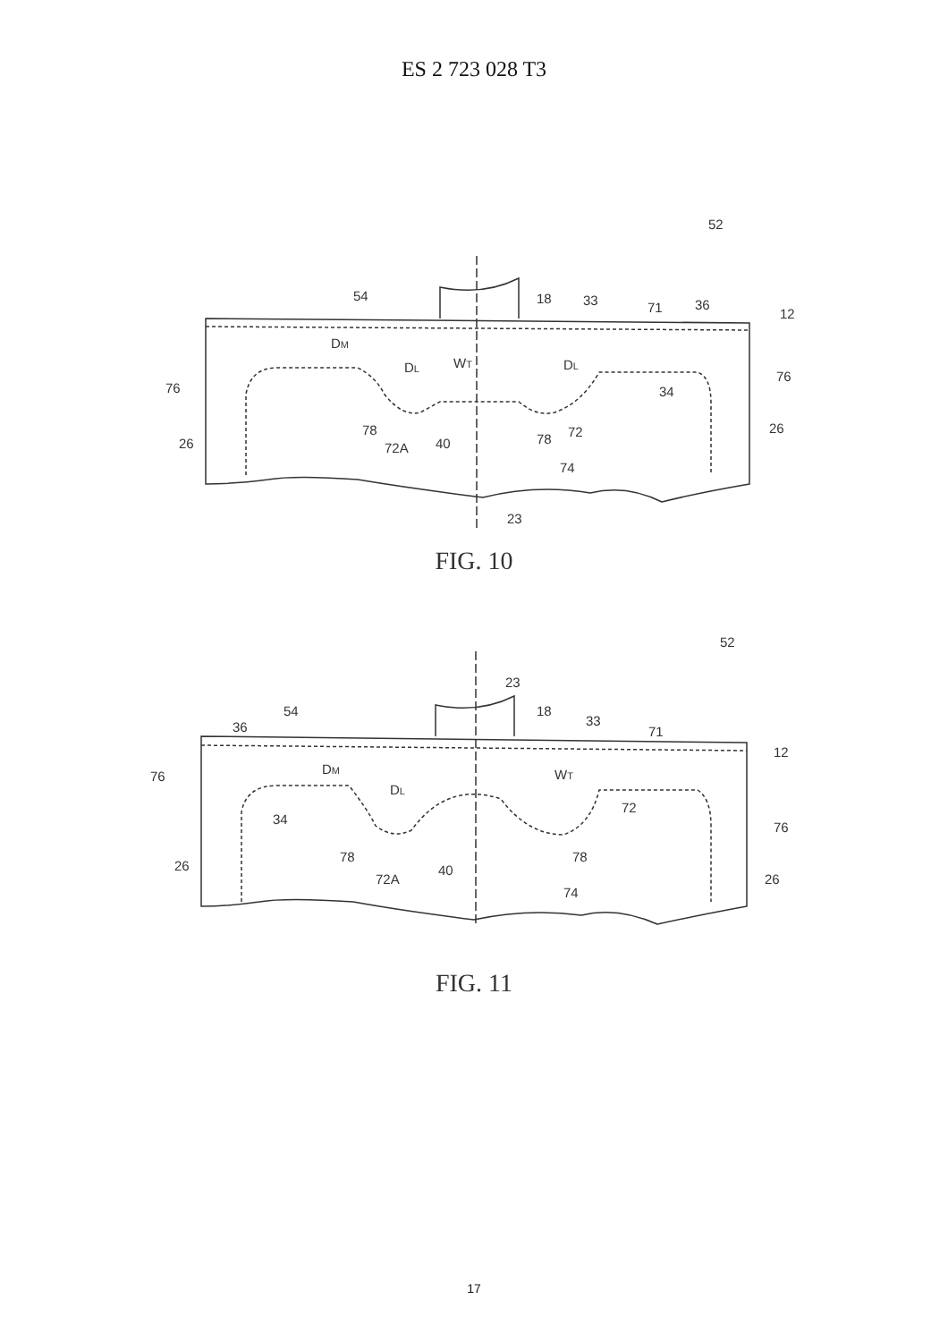ES 2 723 028 T3
52
54
18
33
71
36
12
DM
DL
WT
DL
76
76
34
78
72A
40
78
72
26
26
74
23
FIG. 10
52
23
36
54
18
33
71
12
DM
DL
WT
76
34
72
76
78
78
72A
40
26
26
74
FIG. 11
17